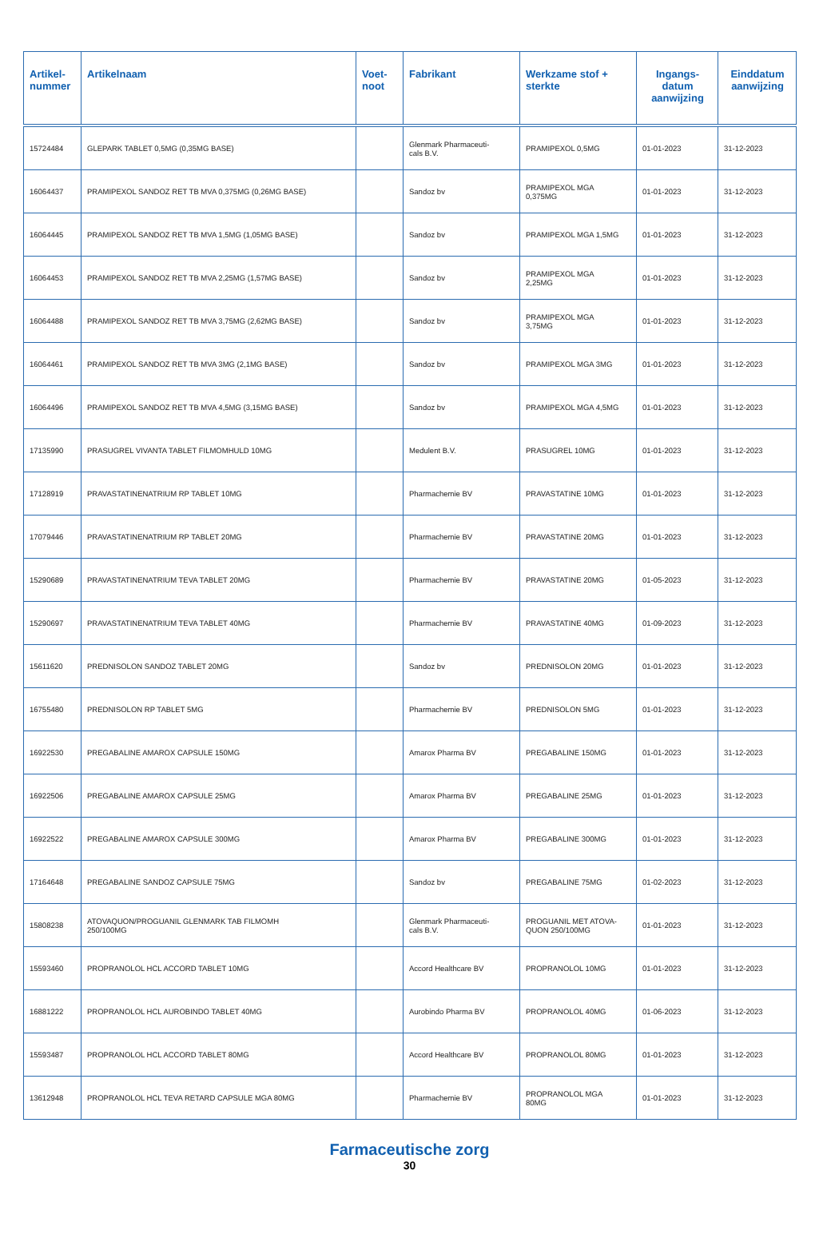| Artikel- nummer | Artikelnaam | Voet- noot | Fabrikant | Werkzame stof + sterkte | Ingangs- datum aanwijzing | Einddatum aanwijzing |
| --- | --- | --- | --- | --- | --- | --- |
| 15724484 | GLEPARK TABLET 0,5MG (0,35MG BASE) | | Glenmark Pharmaceuti- cals B.V. | PRAMIPEXOL 0,5MG | 01-01-2023 | 31-12-2023 |
| 16064437 | PRAMIPEXOL SANDOZ RET TB MVA 0,375MG (0,26MG BASE) | | Sandoz bv | PRAMIPEXOL MGA 0,375MG | 01-01-2023 | 31-12-2023 |
| 16064445 | PRAMIPEXOL SANDOZ RET TB MVA 1,5MG (1,05MG BASE) | | Sandoz bv | PRAMIPEXOL MGA 1,5MG | 01-01-2023 | 31-12-2023 |
| 16064453 | PRAMIPEXOL SANDOZ RET TB MVA 2,25MG (1,57MG BASE) | | Sandoz bv | PRAMIPEXOL MGA 2,25MG | 01-01-2023 | 31-12-2023 |
| 16064488 | PRAMIPEXOL SANDOZ RET TB MVA 3,75MG (2,62MG BASE) | | Sandoz bv | PRAMIPEXOL MGA 3,75MG | 01-01-2023 | 31-12-2023 |
| 16064461 | PRAMIPEXOL SANDOZ RET TB MVA 3MG (2,1MG BASE) | | Sandoz bv | PRAMIPEXOL MGA 3MG | 01-01-2023 | 31-12-2023 |
| 16064496 | PRAMIPEXOL SANDOZ RET TB MVA 4,5MG (3,15MG BASE) | | Sandoz bv | PRAMIPEXOL MGA 4,5MG | 01-01-2023 | 31-12-2023 |
| 17135990 | PRASUGREL VIVANTA TABLET FILMOMHULD 10MG | | Medulent B.V. | PRASUGREL 10MG | 01-01-2023 | 31-12-2023 |
| 17128919 | PRAVASTATINENATRIUM RP TABLET 10MG | | Pharmachemie BV | PRAVASTATINE 10MG | 01-01-2023 | 31-12-2023 |
| 17079446 | PRAVASTATINENATRIUM RP TABLET 20MG | | Pharmachemie BV | PRAVASTATINE 20MG | 01-01-2023 | 31-12-2023 |
| 15290689 | PRAVASTATINENATRIUM TEVA TABLET 20MG | | Pharmachemie BV | PRAVASTATINE 20MG | 01-05-2023 | 31-12-2023 |
| 15290697 | PRAVASTATINENATRIUM TEVA TABLET 40MG | | Pharmachemie BV | PRAVASTATINE 40MG | 01-09-2023 | 31-12-2023 |
| 15611620 | PREDNISOLON SANDOZ TABLET 20MG | | Sandoz bv | PREDNISOLON 20MG | 01-01-2023 | 31-12-2023 |
| 16755480 | PREDNISOLON RP TABLET 5MG | | Pharmachemie BV | PREDNISOLON 5MG | 01-01-2023 | 31-12-2023 |
| 16922530 | PREGABALINE AMAROX CAPSULE 150MG | | Amarox Pharma BV | PREGABALINE 150MG | 01-01-2023 | 31-12-2023 |
| 16922506 | PREGABALINE AMAROX CAPSULE 25MG | | Amarox Pharma BV | PREGABALINE 25MG | 01-01-2023 | 31-12-2023 |
| 16922522 | PREGABALINE AMAROX CAPSULE 300MG | | Amarox Pharma BV | PREGABALINE 300MG | 01-01-2023 | 31-12-2023 |
| 17164648 | PREGABALINE SANDOZ CAPSULE 75MG | | Sandoz bv | PREGABALINE 75MG | 01-02-2023 | 31-12-2023 |
| 15808238 | ATOVAQUON/PROGUANIL GLENMARK TAB FILMOMH 250/100MG | | Glenmark Pharmaceuti- cals B.V. | PROGUANIL MET ATOVA- QUON 250/100MG | 01-01-2023 | 31-12-2023 |
| 15593460 | PROPRANOLOL HCL ACCORD TABLET 10MG | | Accord Healthcare BV | PROPRANOLOL 10MG | 01-01-2023 | 31-12-2023 |
| 16881222 | PROPRANOLOL HCL AUROBINDO TABLET 40MG | | Aurobindo Pharma BV | PROPRANOLOL 40MG | 01-06-2023 | 31-12-2023 |
| 15593487 | PROPRANOLOL HCL ACCORD TABLET 80MG | | Accord Healthcare BV | PROPRANOLOL 80MG | 01-01-2023 | 31-12-2023 |
| 13612948 | PROPRANOLOL HCL TEVA RETARD CAPSULE MGA 80MG | | Pharmachemie BV | PROPRANOLOL MGA 80MG | 01-01-2023 | 31-12-2023 |
Farmaceutische zorg
30